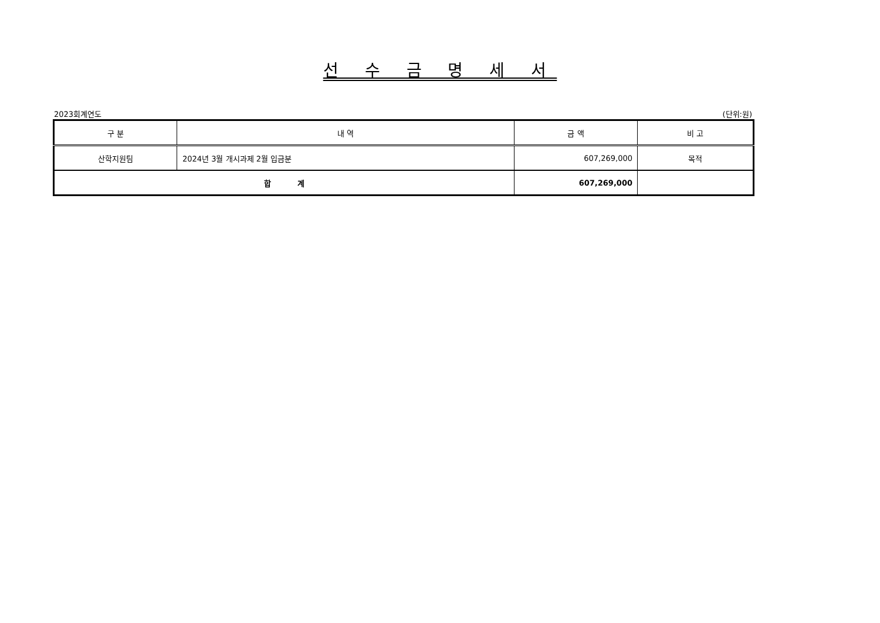선 수 금 명 세 서
2023회계연도 (단위:원)
| 구 분 | 내 역 | 금 액 | 비 고 |
| --- | --- | --- | --- |
| 산학지원팀 | 2024년 3월 개시과제 2월 입금분 | 607,269,000 | 목적 |
| 합 계 | | 607,269,000 | |